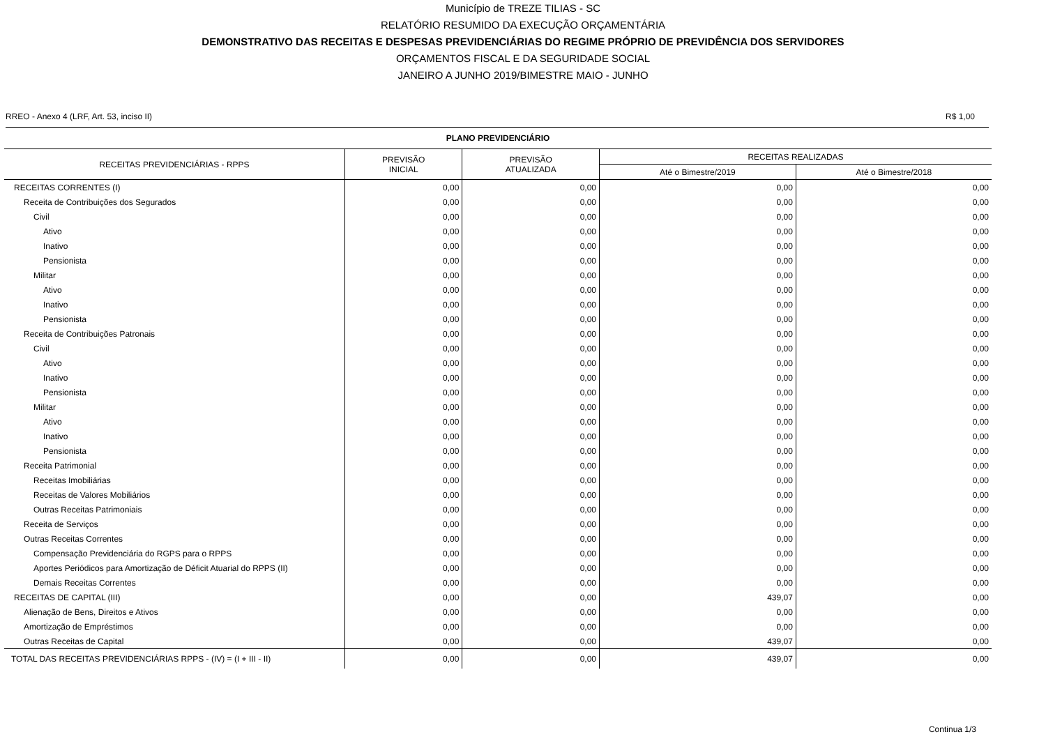Município de TREZE TILIAS - SC
RELATÓRIO RESUMIDO DA EXECUÇÃO ORÇAMENTÁRIA
DEMONSTRATIVO DAS RECEITAS E DESPESAS PREVIDENCIÁRIAS DO REGIME PRÓPRIO DE PREVIDÊNCIA DOS SERVIDORES
ORÇAMENTOS FISCAL E DA SEGURIDADE SOCIAL
JANEIRO A JUNHO 2019/BIMESTRE MAIO - JUNHO
RREO - Anexo 4 (LRF, Art. 53, inciso II) R$ 1,00
| PLANO PREVIDENCIÁRIO | | | | |
| --- | --- | --- | --- | --- |
| RECEITAS PREVIDENCIÁRIAS - RPPS | PREVISÃO INICIAL | PREVISÃO ATUALIZADA | RECEITAS REALIZADAS | |
| | | | Até o Bimestre/2019 | Até o Bimestre/2018 |
| RECEITAS CORRENTES (I) | 0,00 | 0,00 | 0,00 | 0,00 |
| Receita de Contribuições dos Segurados | 0,00 | 0,00 | 0,00 | 0,00 |
| Civil | 0,00 | 0,00 | 0,00 | 0,00 |
| Ativo | 0,00 | 0,00 | 0,00 | 0,00 |
| Inativo | 0,00 | 0,00 | 0,00 | 0,00 |
| Pensionista | 0,00 | 0,00 | 0,00 | 0,00 |
| Militar | 0,00 | 0,00 | 0,00 | 0,00 |
| Ativo | 0,00 | 0,00 | 0,00 | 0,00 |
| Inativo | 0,00 | 0,00 | 0,00 | 0,00 |
| Pensionista | 0,00 | 0,00 | 0,00 | 0,00 |
| Receita de Contribuições Patronais | 0,00 | 0,00 | 0,00 | 0,00 |
| Civil | 0,00 | 0,00 | 0,00 | 0,00 |
| Ativo | 0,00 | 0,00 | 0,00 | 0,00 |
| Inativo | 0,00 | 0,00 | 0,00 | 0,00 |
| Pensionista | 0,00 | 0,00 | 0,00 | 0,00 |
| Militar | 0,00 | 0,00 | 0,00 | 0,00 |
| Ativo | 0,00 | 0,00 | 0,00 | 0,00 |
| Inativo | 0,00 | 0,00 | 0,00 | 0,00 |
| Pensionista | 0,00 | 0,00 | 0,00 | 0,00 |
| Receita Patrimonial | 0,00 | 0,00 | 0,00 | 0,00 |
| Receitas Imobiliárias | 0,00 | 0,00 | 0,00 | 0,00 |
| Receitas de Valores Mobiliários | 0,00 | 0,00 | 0,00 | 0,00 |
| Outras Receitas Patrimoniais | 0,00 | 0,00 | 0,00 | 0,00 |
| Receita de Serviços | 0,00 | 0,00 | 0,00 | 0,00 |
| Outras Receitas Correntes | 0,00 | 0,00 | 0,00 | 0,00 |
| Compensação Previdenciária do RGPS para o RPPS | 0,00 | 0,00 | 0,00 | 0,00 |
| Aportes Periódicos para Amortização de Déficit Atuarial do RPPS (II) | 0,00 | 0,00 | 0,00 | 0,00 |
| Demais Receitas Correntes | 0,00 | 0,00 | 0,00 | 0,00 |
| RECEITAS DE CAPITAL (III) | 0,00 | 0,00 | 439,07 | 0,00 |
| Alienação de Bens, Direitos e Ativos | 0,00 | 0,00 | 0,00 | 0,00 |
| Amortização de Empréstimos | 0,00 | 0,00 | 0,00 | 0,00 |
| Outras Receitas de Capital | 0,00 | 0,00 | 439,07 | 0,00 |
| TOTAL DAS RECEITAS PREVIDENCIÁRIAS RPPS - (IV) = (I + III - II) | 0,00 | 0,00 | 439,07 | 0,00 |
Continua 1/3